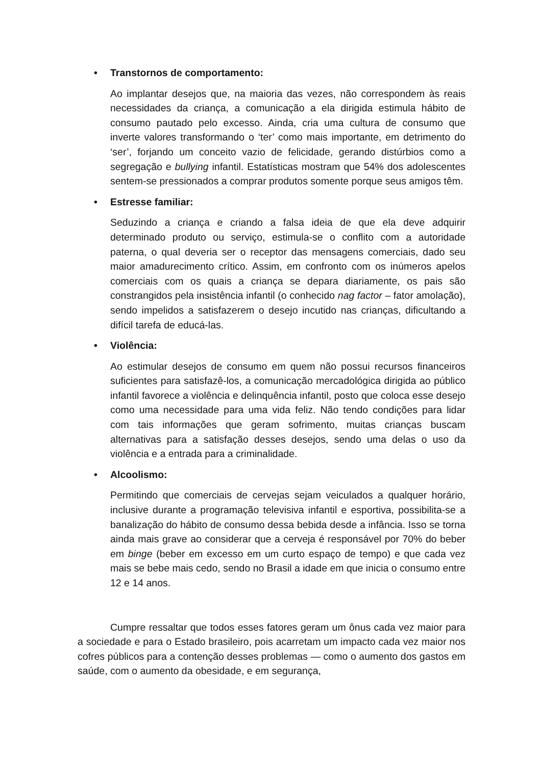• Transtornos de comportamento:
Ao implantar desejos que, na maioria das vezes, não correspondem às reais necessidades da criança, a comunicação a ela dirigida estimula hábito de consumo pautado pelo excesso. Ainda, cria uma cultura de consumo que inverte valores transformando o ‘ter’ como mais importante, em detrimento do ‘ser’, forjando um conceito vazio de felicidade, gerando distúrbios como a segregação e bullying infantil. Estatísticas mostram que 54% dos adolescentes sentem-se pressionados a comprar produtos somente porque seus amigos têm.
• Estresse familiar:
Seduzindo a criança e criando a falsa ideia de que ela deve adquirir determinado produto ou serviço, estimula-se o conflito com a autoridade paterna, o qual deveria ser o receptor das mensagens comerciais, dado seu maior amadurecimento crítico. Assim, em confronto com os inúmeros apelos comerciais com os quais a criança se depara diariamente, os pais são constrangidos pela insistência infantil (o conhecido nag factor – fator amolação), sendo impelidos a satisfazerem o desejo incutido nas crianças, dificultando a difícil tarefa de educá-las.
• Violência:
Ao estimular desejos de consumo em quem não possui recursos financeiros suficientes para satisfazê-los, a comunicação mercadológica dirigida ao público infantil favorece a violência e delinquência infantil, posto que coloca esse desejo como uma necessidade para uma vida feliz. Não tendo condições para lidar com tais informações que geram sofrimento, muitas crianças buscam alternativas para a satisfação desses desejos, sendo uma delas o uso da violência e a entrada para a criminalidade.
• Alcoolismo:
Permitindo que comerciais de cervejas sejam veiculados a qualquer horário, inclusive durante a programação televisiva infantil e esportiva, possibilita-se a banalização do hábito de consumo dessa bebida desde a infância. Isso se torna ainda mais grave ao considerar que a cerveja é responsável por 70% do beber em binge (beber em excesso em um curto espaço de tempo) e que cada vez mais se bebe mais cedo, sendo no Brasil a idade em que inicia o consumo entre 12 e 14 anos.
Cumpre ressaltar que todos esses fatores geram um ônus cada vez maior para a sociedade e para o Estado brasileiro, pois acarretam um impacto cada vez maior nos cofres públicos para a contenção desses problemas — como o aumento dos gastos em saúde, com o aumento da obesidade, e em segurança,